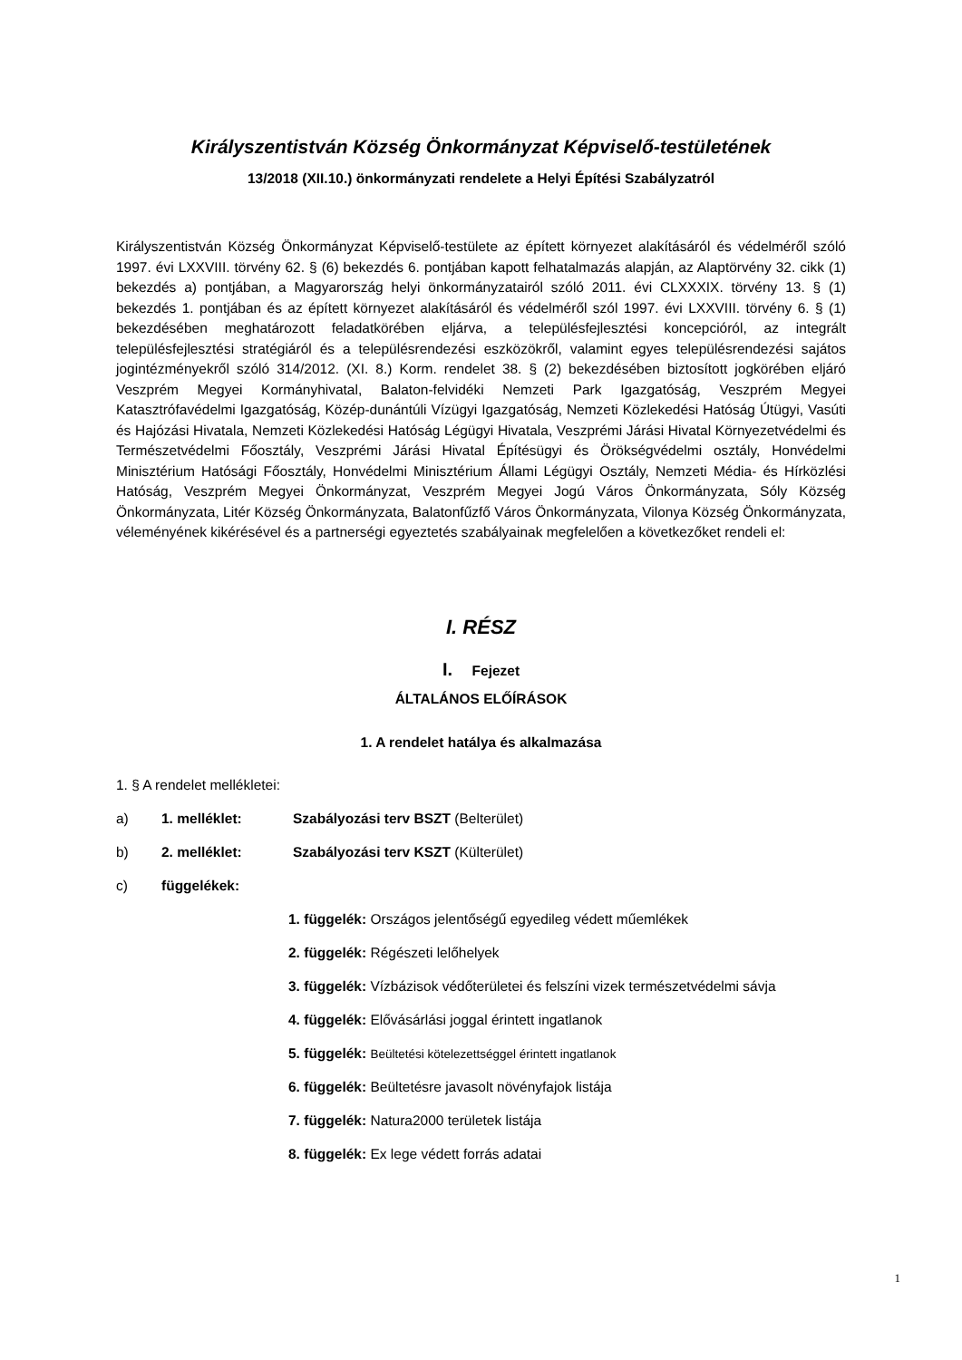Királyszentistván Község Önkormányzat Képviselő-testületének
13/2018 (XII.10.) önkormányzati rendelete a Helyi Építési Szabályzatról
Királyszentistván Község Önkormányzat Képviselő-testülete az épített környezet alakításáról és védelméről szóló 1997. évi LXXVIII. törvény 62. § (6) bekezdés 6. pontjában kapott felhatalmazás alapján, az Alaptörvény 32. cikk (1) bekezdés a) pontjában, a Magyarország helyi önkormányzatairól szóló 2011. évi CLXXXIX. törvény 13. § (1) bekezdés 1. pontjában és az épített környezet alakításáról és védelméről szól 1997. évi LXXVIII. törvény 6. § (1) bekezdésében meghatározott feladatkörében eljárva, a településfejlesztési koncepcióról, az integrált településfejlesztési stratégiáról és a településrendezési eszközökről, valamint egyes településrendezési sajátos jogintézményekről szóló 314/2012. (XI. 8.) Korm. rendelet 38. § (2) bekezdésében biztosított jogkörében eljáró Veszprém Megyei Kormányhivatal, Balaton-felvidéki Nemzeti Park Igazgatóság, Veszprém Megyei Katasztrófavédelmi Igazgatóság, Közép-dunántúli Vízügyi Igazgatóság, Nemzeti Közlekedési Hatóság Útügyi, Vasúti és Hajózási Hivatala, Nemzeti Közlekedési Hatóság Légügyi Hivatala, Veszprémi Járási Hivatal Környezetvédelmi és Természetvédelmi Főosztály, Veszprémi Járási Hivatal Építésügyi és Örökségvédelmi osztály, Honvédelmi Minisztérium Hatósági Főosztály, Honvédelmi Minisztérium Állami Légügyi Osztály, Nemzeti Média- és Hírközlési Hatóság, Veszprém Megyei Önkormányzat, Veszprém Megyei Jogú Város Önkormányzata, Sóly Község Önkormányzata, Litér Község Önkormányzata, Balatonfűzfő Város Önkormányzata, Vilonya Község Önkormányzata, véleményének kikérésével és a partnerségi egyeztetés szabályainak megfelelően a következőket rendeli el:
I. RÉSZ
I. Fejezet
ÁLTALÁNOS ELŐÍRÁSOK
1. A rendelet hatálya és alkalmazása
1. § A rendelet mellékletei:
a) 1. melléklet: Szabályozási terv BSZT (Belterület)
b) 2. melléklet: Szabályozási terv KSZT (Külterület)
c) függelékek:
1. függelék: Országos jelentőségű egyedileg védett műemlékek
2. függelék: Régészeti lelőhelyek
3. függelék: Vízbázisok védőterületei és felszíni vizek természetvédelmi sávja
4. függelék: Elővásárlási joggal érintett ingatlanok
5. függelék: Beültetési kötelezettséggel érintett ingatlanok
6. függelék: Beültetésre javasolt növényfajok listája
7. függelék: Natura2000 területek listája
8. függelék: Ex lege védett forrás adatai
1